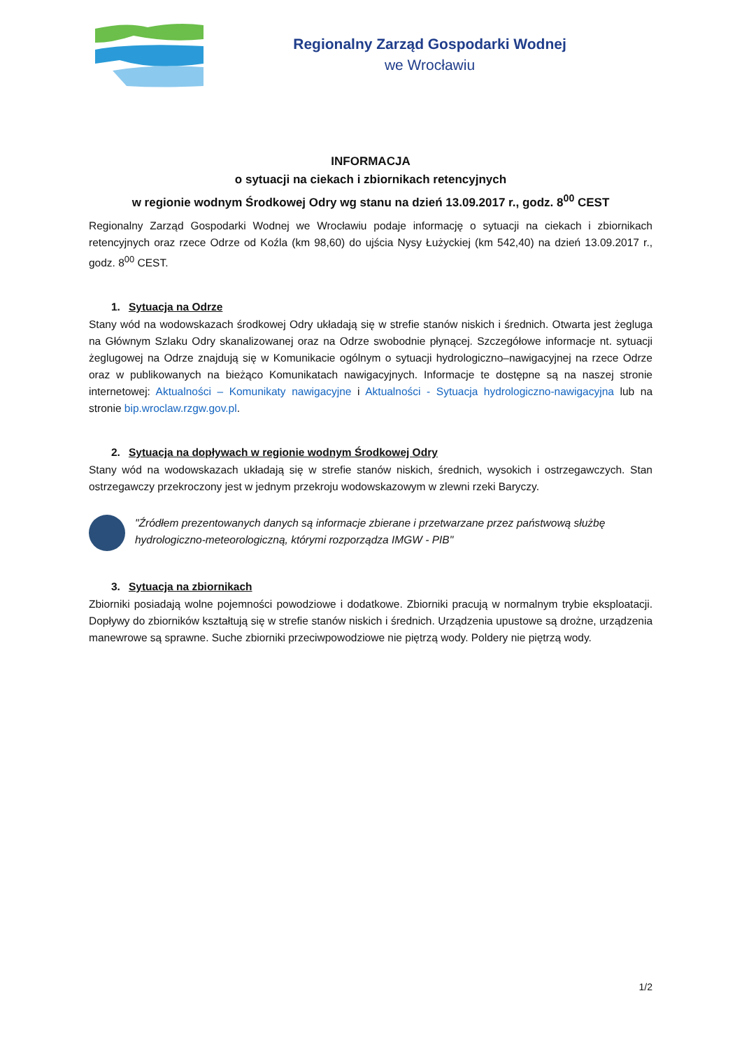Regionalny Zarząd Gospodarki Wodnej
we Wrocławiu
INFORMACJA
o sytuacji na ciekach i zbiornikach retencyjnych
w regionie wodnym Środkowej Odry wg stanu na dzień 13.09.2017 r., godz. 8<sup>00</sup> CEST
Regionalny Zarząd Gospodarki Wodnej we Wrocławiu podaje informację o sytuacji na ciekach i zbiornikach retencyjnych oraz rzece Odrze od Koźla (km 98,60) do ujścia Nysy Łużyckiej (km 542,40) na dzień 13.09.2017 r., godz. 8<sup>00</sup> CEST.
1. Sytuacja na Odrze
Stany wód na wodowskazach środkowej Odry układają się w strefie stanów niskich i średnich. Otwarta jest żegluga na Głównym Szlaku Odry skanalizowanej oraz na Odrze swobodnie płynącej. Szczegółowe informacje nt. sytuacji żeglugowej na Odrze znajdują się w Komunikacie ogólnym o sytuacji hydrologiczno–nawigacyjnej na rzece Odrze oraz w publikowanych na bieżąco Komunikatach nawigacyjnych. Informacje te dostępne są na naszej stronie internetowej: Aktualności – Komunikaty nawigacyjne i Aktualności - Sytuacja hydrologiczno-nawigacyjna lub na stronie bip.wroclaw.rzgw.gov.pl.
2. Sytuacja na dopływach w regionie wodnym Środkowej Odry
Stany wód na wodowskazach układają się w strefie stanów niskich, średnich, wysokich i ostrzegawczych. Stan ostrzegawczy przekroczony jest w jednym przekroju wodowskazowym w zlewni rzeki Baryczy.
"Źródłem prezentowanych danych są informacje zbierane i przetwarzane przez państwową służbę hydrologiczno-meteorologiczną, którymi rozporządza IMGW - PIB"
3. Sytuacja na zbiornikach
Zbiorniki posiadają wolne pojemności powodziowe i dodatkowe. Zbiorniki pracują w normalnym trybie eksploatacji. Dopływy do zbiorników kształtują się w strefie stanów niskich i średnich. Urządzenia upustowe są drożne, urządzenia manewrowe są sprawne. Suche zbiorniki przeciwpowodziowe nie piętrzą wody. Poldery nie piętrzą wody.
1/2